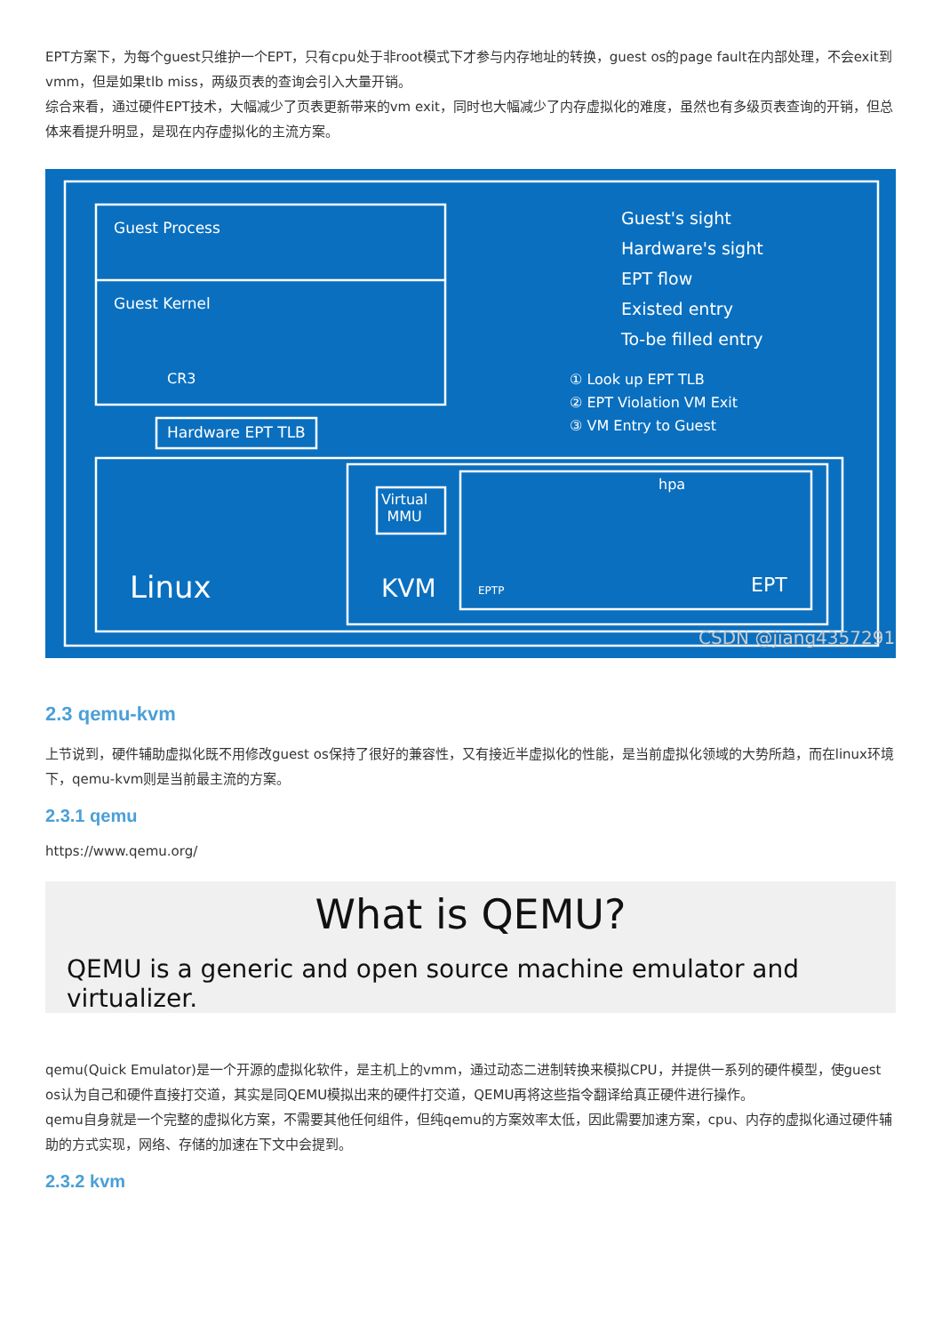EPT方案下，为每个guest只维护一个EPT，只有cpu处于非root模式下才参与内存地址的转换，guest os的page fault在内部处理，不会exit到vmm，但是如果tlb miss，两级页表的查询会引入大量开销。
综合来看，通过硬件EPT技术，大幅减少了页表更新带来的vm exit，同时也大幅减少了内存虚拟化的难度，虽然也有多级页表查询的开销，但总体来看提升明显，是现在内存虚拟化的主流方案。
Guest Process
Guest Kernel
CR3
Hardware EPT TLB
Linux
Virtual
MMU
KVM
hpa
EPTP EPT
Guest's sight
Hardware's sight
EPT flow
Existed entry
To-be filled entry
① Look up EPT TLB
② EPT Violation VM Exit
③ VM Entry to Guest
CSDN @jiang4357291
2.3 qemu-kvm
上节说到，硬件辅助虚拟化既不用修改guest os保持了很好的兼容性，又有接近半虚拟化的性能，是当前虚拟化领域的大势所趋，而在linux环境下，qemu-kvm则是当前最主流的方案。
2.3.1 qemu
https://www.qemu.org/
What is QEMU?
QEMU is a generic and open source machine emulator and virtualizer.
qemu(Quick Emulator)是一个开源的虚拟化软件，是主机上的vmm，通过动态二进制转换来模拟CPU，并提供一系列的硬件模型，使guest os认为自己和硬件直接打交道，其实是同QEMU模拟出来的硬件打交道，QEMU再将这些指令翻译给真正硬件进行操作。
qemu自身就是一个完整的虚拟化方案，不需要其他任何组件，但纯qemu的方案效率太低，因此需要加速方案，cpu、内存的虚拟化通过硬件辅助的方式实现，网络、存储的加速在下文中会提到。
2.3.2 kvm